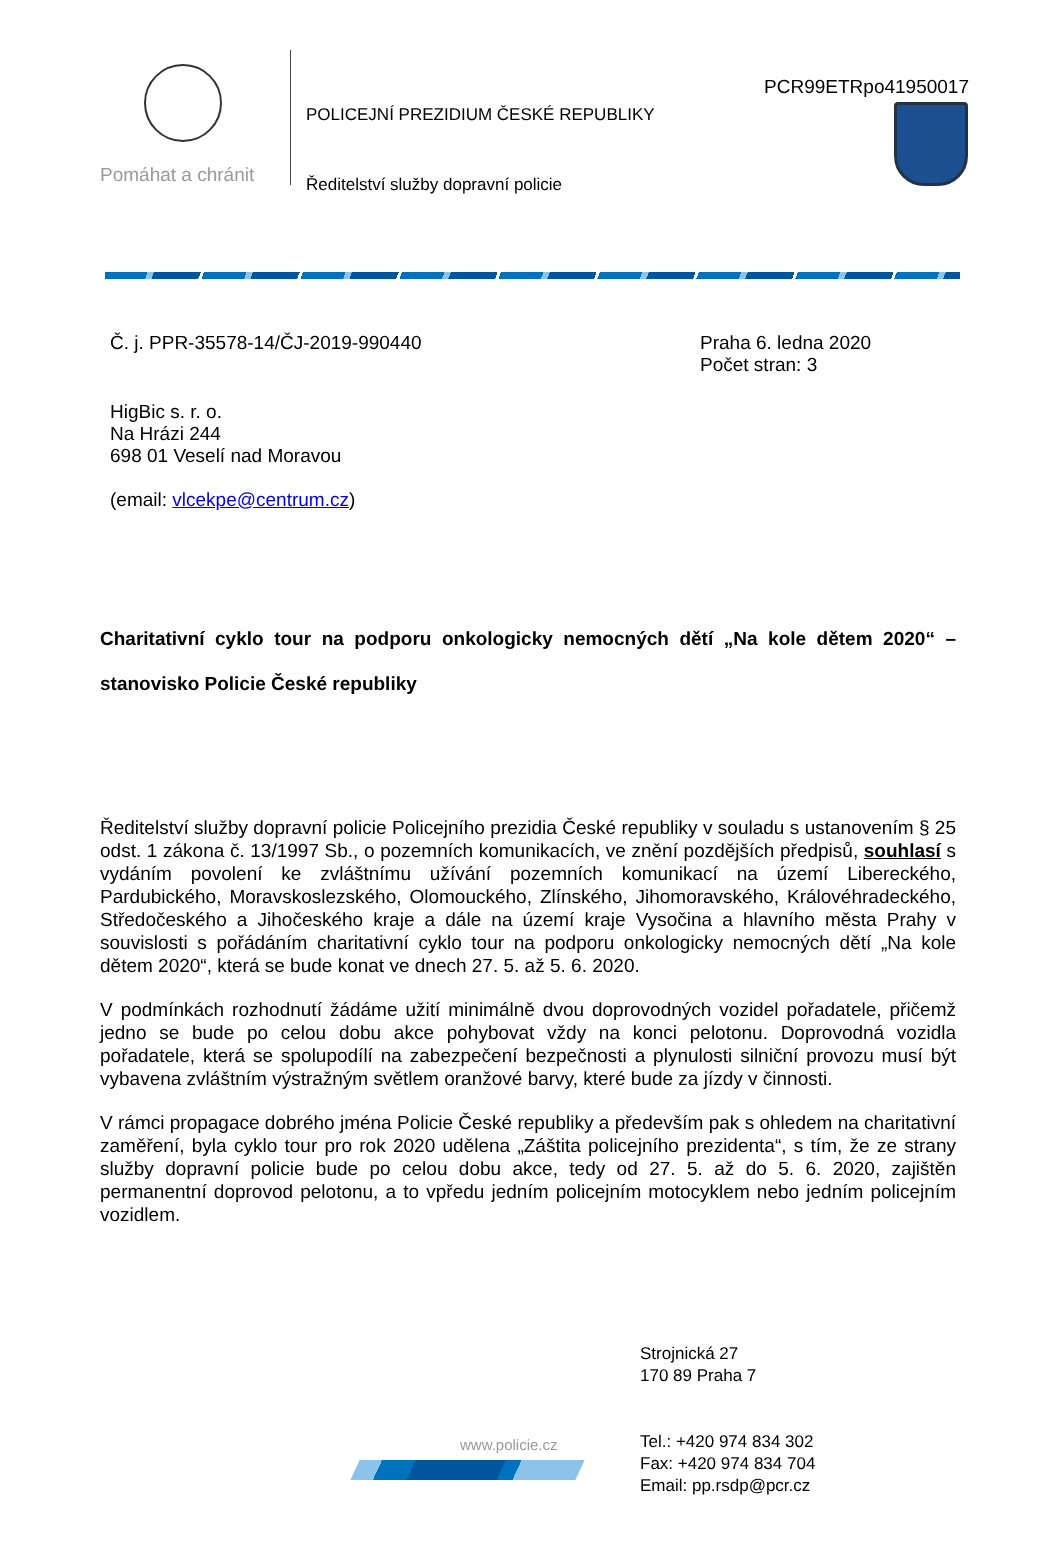PCR99ETRpo41950017
Pomáhat a chránit
POLICEJNÍ PREZIDIUM ČESKÉ REPUBLIKY
Ředitelství služby dopravní policie
Č. j. PPR-35578-14/ČJ-2019-990440
Praha 6. ledna 2020
Počet stran: 3
HigBic s. r. o.
Na Hrázi 244
698 01 Veselí nad Moravou
(email: vlcekpe@centrum.cz)
Charitativní cyklo tour na podporu onkologicky nemocných dětí „Na kole dětem 2020“ – stanovisko Policie České republiky
Ředitelství služby dopravní policie Policejního prezidia České republiky v souladu s ustanovením § 25 odst. 1 zákona č. 13/1997 Sb., o pozemních komunikacích, ve znění pozdějších předpisů, souhlasí s vydáním povolení ke zvláštnímu užívání pozemních komunikací na území Libereckého, Pardubického, Moravskoslezského, Olomouckého, Zlínského, Jihomoravského, Královéhradeckého, Středočeského a Jihočeského kraje a dále na území kraje Vysočina a hlavního města Prahy v souvislosti s pořádáním charitativní cyklo tour na podporu onkologicky nemocných dětí „Na kole dětem 2020“, která se bude konat ve dnech 27. 5. až 5. 6. 2020.
V podmínkách rozhodnutí žádáme užití minimálně dvou doprovodných vozidel pořadatele, přičemž jedno se bude po celou dobu akce pohybovat vždy na konci pelotonu. Doprovodná vozidla pořadatele, která se spolupodílí na zabezpečení bezpečnosti a plynulosti silniční provozu musí být vybavena zvláštním výstražným světlem oranžové barvy, které bude za jízdy v činnosti.
V rámci propagace dobrého jména Policie České republiky a především pak s ohledem na charitativní zaměření, byla cyklo tour pro rok 2020 udělena „Záštita policejního prezidenta“, s tím, že ze strany služby dopravní policie bude po celou dobu akce, tedy od 27. 5. až do 5. 6. 2020, zajištěn permanentní doprovod pelotonu, a to vpředu jedním policejním motocyklem nebo jedním policejním vozidlem.
Strojnická 27
170 89 Praha 7
Tel.: +420 974 834 302
Fax: +420 974 834 704
Email: pp.rsdp@pcr.cz
www.policie.cz